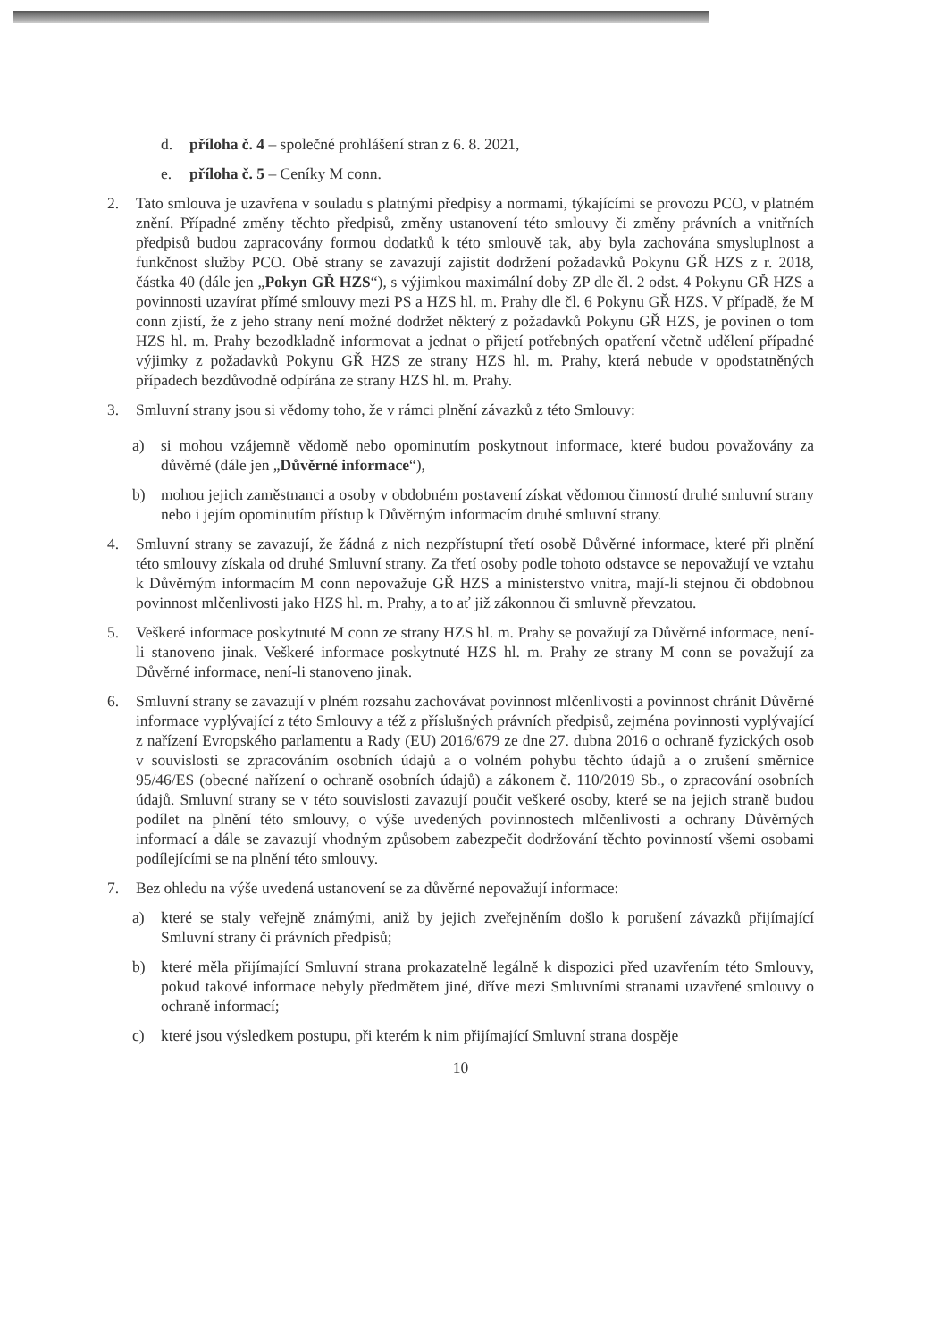d. příloha č. 4 – společné prohlášení stran z 6. 8. 2021,
e. příloha č. 5 – Ceníky M conn.
2. Tato smlouva je uzavřena v souladu s platnými předpisy a normami, týkajícími se provozu PCO, v platném znění. Případné změny těchto předpisů, změny ustanovení této smlouvy či změny právních a vnitřních předpisů budou zapracovány formou dodatků k této smlouvě tak, aby byla zachována smysluplnost a funkčnost služby PCO. Obě strany se zavazují zajistit dodržení požadavků Pokynu GŘ HZS z r. 2018, částka 40 (dále jen „Pokyn GŘ HZS“), s výjimkou maximální doby ZP dle čl. 2 odst. 4 Pokynu GŘ HZS a povinnosti uzavírat přímé smlouvy mezi PS a HZS hl. m. Prahy dle čl. 6 Pokynu GŘ HZS. V případě, že M conn zjistí, že z jeho strany není možné dodržet některý z požadavků Pokynu GŘ HZS, je povinen o tom HZS hl. m. Prahy bezodkladně informovat a jednat o přijetí potřebných opatření včetně udělení případné výjimky z požadavků Pokynu GŘ HZS ze strany HZS hl. m. Prahy, která nebude v opodstatněných případech bezdůvodně odpírána ze strany HZS hl. m. Prahy.
3. Smluvní strany jsou si vědomy toho, že v rámci plnění závazků z této Smlouvy:
a) si mohou vzájemně vědomě nebo opominutím poskytnout informace, které budou považovány za důvěrné (dále jen „Důvěrné informace“),
b) mohou jejich zaměstnanci a osoby v obdobném postavení získat vědomou činností druhé smluvní strany nebo i jejím opominutím přístup k Důvěrným informacím druhé smluvní strany.
4. Smluvní strany se zavazují, že žádná z nich nezpřístupní třetí osobě Důvěrné informace, které při plnění této smlouvy získala od druhé Smluvní strany. Za třetí osoby podle tohoto odstavce se nepovažují ve vztahu k Důvěrným informacím M conn nepovažuje GŘ HZS a ministerstvo vnitra, mají-li stejnou či obdobnou povinnost mlčenlivosti jako HZS hl. m. Prahy, a to ať již zákonnou či smluvně převzatou.
5. Veškeré informace poskytnuté M conn ze strany HZS hl. m. Prahy se považují za Důvěrné informace, není-li stanoveno jinak. Veškeré informace poskytnuté HZS hl. m. Prahy ze strany M conn se považují za Důvěrné informace, není-li stanoveno jinak.
6. Smluvní strany se zavazují v plném rozsahu zachovávat povinnost mlčenlivosti a povinnost chránit Důvěrné informace vyplývající z této Smlouvy a též z příslušných právních předpisů, zejména povinnosti vyplývající z nařízení Evropského parlamentu a Rady (EU) 2016/679 ze dne 27. dubna 2016 o ochraně fyzických osob v souvislosti se zpracováním osobních údajů a o volném pohybu těchto údajů a o zrušení směrnice 95/46/ES (obecné nařízení o ochraně osobních údajů) a zákonem č. 110/2019 Sb., o zpracování osobních údajů. Smluvní strany se v této souvislosti zavazují poučit veškeré osoby, které se na jejich straně budou podílet na plnění této smlouvy, o výše uvedených povinnostech mlčenlivosti a ochrany Důvěrných informací a dále se zavazují vhodným způsobem zabezpečit dodržování těchto povinností všemi osobami podílejícími se na plnění této smlouvy.
7. Bez ohledu na výše uvedená ustanovení se za důvěrné nepovažují informace:
a) které se staly veřejně známými, aniž by jejich zveřejněním došlo k porušení závazků přijímající Smluvní strany či právních předpisů;
b) které měla přijímající Smluvní strana prokazatelně legálně k dispozici před uzavřením této Smlouvy, pokud takové informace nebyly předmětem jiné, dříve mezi Smluvními stranami uzavřené smlouvy o ochraně informací;
c) které jsou výsledkem postupu, při kterém k nim přijímající Smluvní strana dospěje
10